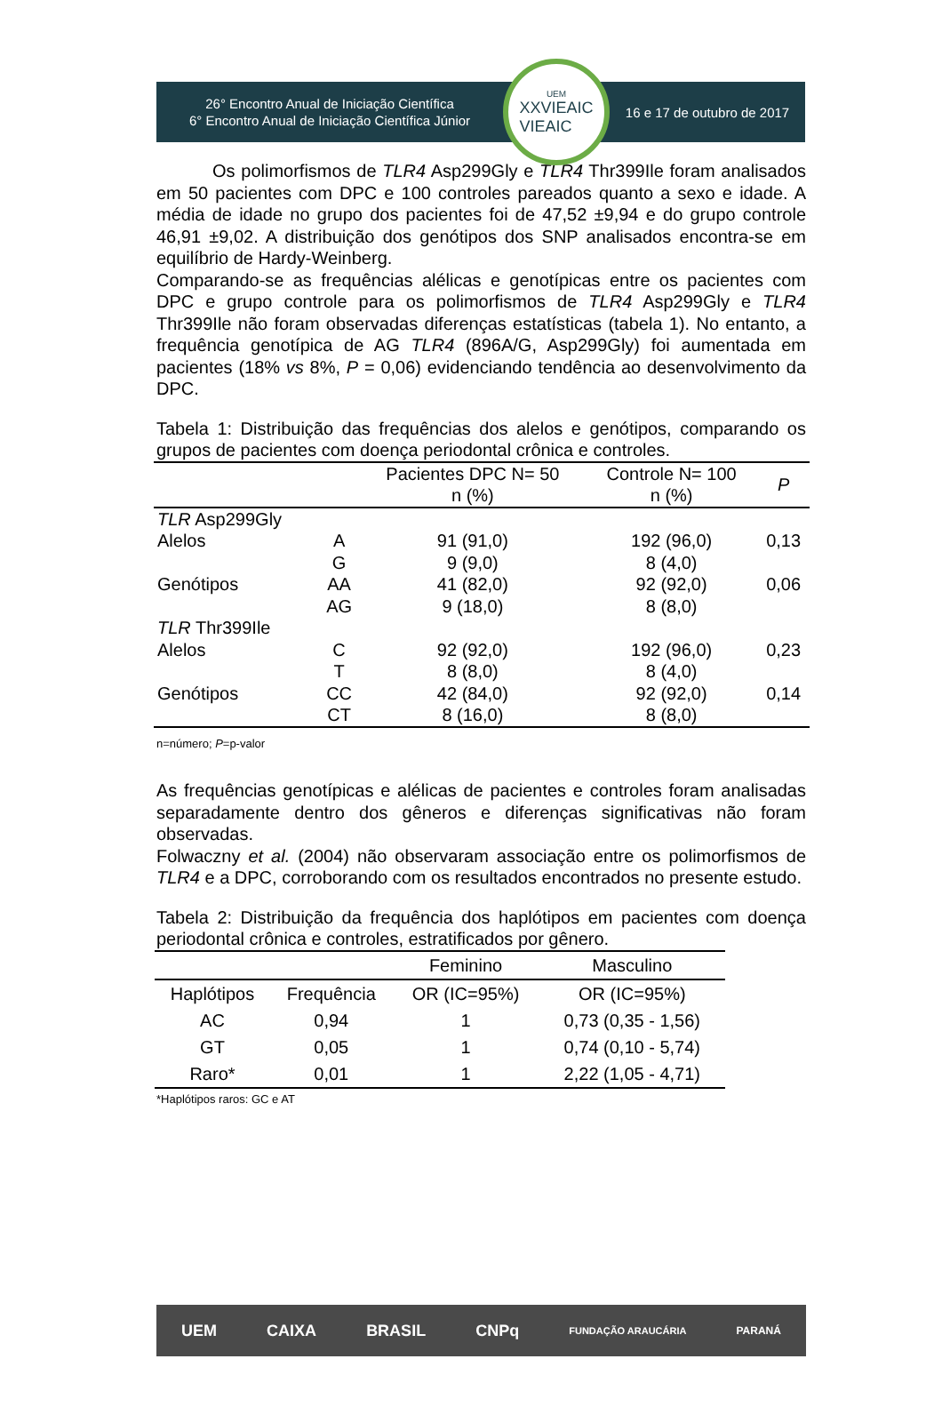26° Encontro Anual de Iniciação Científica
6° Encontro Anual de Iniciação Científica Júnior
UEM
XXVIEAIC
VIEAIC
16 e 17 de outubro de 2017
Os polimorfismos de TLR4 Asp299Gly e TLR4 Thr399Ile foram analisados em 50 pacientes com DPC e 100 controles pareados quanto a sexo e idade. A média de idade no grupo dos pacientes foi de 47,52 ±9,94 e do grupo controle 46,91 ±9,02. A distribuição dos genótipos dos SNP analisados encontra-se em equilíbrio de Hardy-Weinberg.
Comparando-se as frequências alélicas e genotípicas entre os pacientes com DPC e grupo controle para os polimorfismos de TLR4 Asp299Gly e TLR4 Thr399Ile não foram observadas diferenças estatísticas (tabela 1). No entanto, a frequência genotípica de AG TLR4 (896A/G, Asp299Gly) foi aumentada em pacientes (18% vs 8%, P = 0,06) evidenciando tendência ao desenvolvimento da DPC.
Tabela 1: Distribuição das frequências dos alelos e genótipos, comparando os grupos de pacientes com doença periodontal crônica e controles.
| | | Pacientes DPC N= 50 n (%) | Controle N= 100 n (%) | P |
| --- | --- | --- | --- | --- |
| TLR Asp299Gly | | | | |
| Alelos | A | 91 (91,0) | 192 (96,0) | 0,13 |
| | G | 9 (9,0) | 8 (4,0) | |
| Genótipos | AA | 41 (82,0) | 92 (92,0) | 0,06 |
| | AG | 9 (18,0) | 8 (8,0) | |
| TLR Thr399Ile | | | | |
| Alelos | C | 92 (92,0) | 192 (96,0) | 0,23 |
| | T | 8 (8,0) | 8 (4,0) | |
| Genótipos | CC | 42 (84,0) | 92 (92,0) | 0,14 |
| | CT | 8 (16,0) | 8 (8,0) | |
n=número; P=p-valor
As frequências genotípicas e alélicas de pacientes e controles foram analisadas separadamente dentro dos gêneros e diferenças significativas não foram observadas.
Folwaczny et al. (2004) não observaram associação entre os polimorfismos de TLR4 e a DPC, corroborando com os resultados encontrados no presente estudo.
Tabela 2: Distribuição da frequência dos haplótipos em pacientes com doença periodontal crônica e controles, estratificados por gênero.
| | | Feminino | Masculino |
| --- | --- | --- | --- |
| Haplótipos | Frequência | OR (IC=95%) | OR (IC=95%) |
| AC | 0,94 | 1 | 0,73 (0,35 - 1,56) |
| GT | 0,05 | 1 | 0,74 (0,10 - 5,74) |
| Raro* | 0,01 | 1 | 2,22 (1,05 - 4,71) |
*Haplótipos raros: GC e AT
UEM CAIXA BRASIL CNPq FUNDAÇÃO ARAUCÁRIA PARANÁ